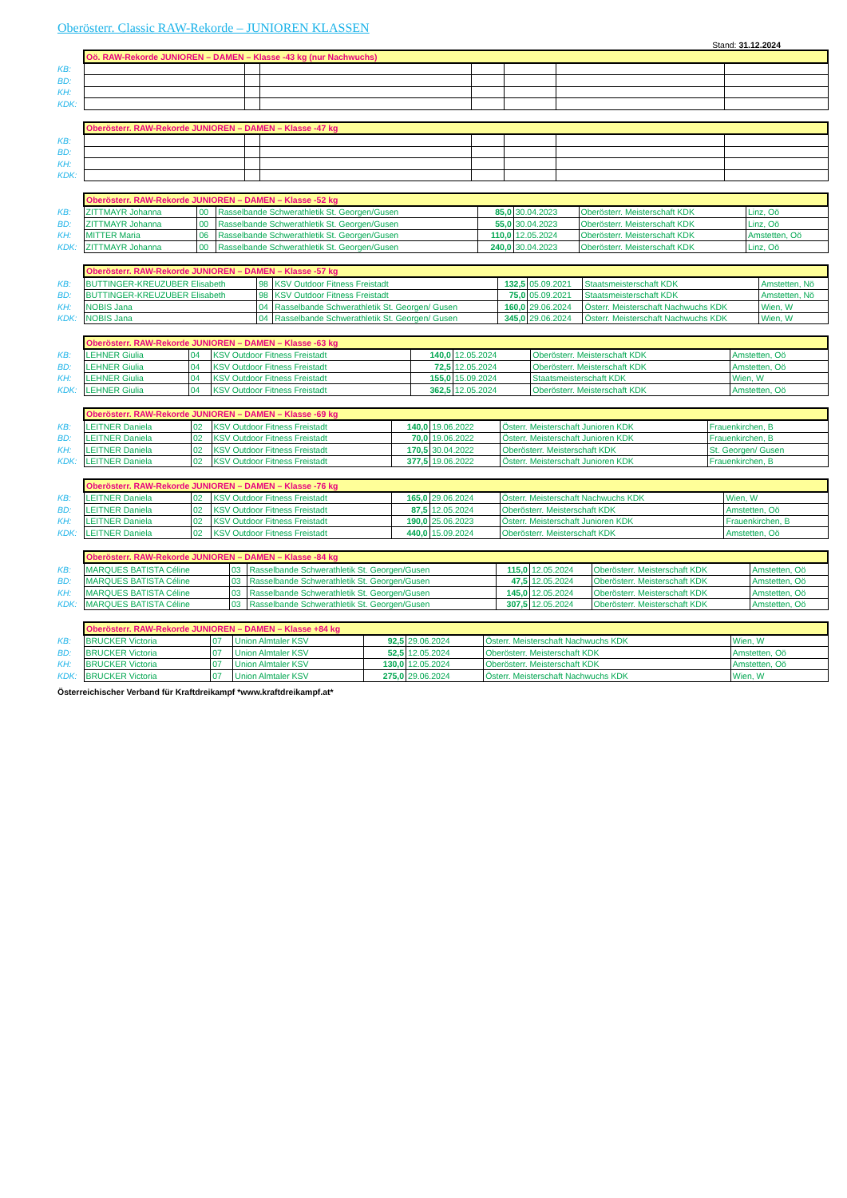Oberösterr. Classic RAW-Rekorde – JUNIOREN KLASSEN
Stand: 31.12.2024
| | Oö. RAW-Rekorde JUNIOREN – DAMEN – Klasse -43 kg (nur Nachwuchs) | | | | | | |
| KB: | | | | | | | |
| BD: | | | | | | | |
| KH: | | | | | | | |
| KDK: | | | | | | | |
| | Oberösterr. RAW-Rekorde JUNIOREN – DAMEN – Klasse -47 kg | | | | | | |
| KB: | | | | | | | |
| BD: | | | | | | | |
| KH: | | | | | | | |
| KDK: | | | | | | | |
| | Oberösterr. RAW-Rekorde JUNIOREN – DAMEN – Klasse -52 kg | | | | | | |
| KB: | ZITTMAYR Johanna | 00 | Rasselbande Schwerathletik St. Georgen/Gusen | 85,0 | 30.04.2023 | Oberösterr. Meisterschaft KDK | Linz, Oö |
| BD: | ZITTMAYR Johanna | 00 | Rasselbande Schwerathletik St. Georgen/Gusen | 55,0 | 30.04.2023 | Oberösterr. Meisterschaft KDK | Linz, Oö |
| KH: | MITTER Maria | 06 | Rasselbande Schwerathletik St. Georgen/Gusen | 110,0 | 12.05.2024 | Oberösterr. Meisterschaft KDK | Amstetten, Oö |
| KDK: | ZITTMAYR Johanna | 00 | Rasselbande Schwerathletik St. Georgen/Gusen | 240,0 | 30.04.2023 | Oberösterr. Meisterschaft KDK | Linz, Oö |
| | Oberösterr. RAW-Rekorde JUNIOREN – DAMEN – Klasse -57 kg | | | | | | |
| KB: | BUTTINGER-KREUZUBER Elisabeth | 98 | KSV Outdoor Fitness Freistadt | 132,5 | 05.09.2021 | Staatsmeisterschaft KDK | Amstetten, Nö |
| BD: | BUTTINGER-KREUZUBER Elisabeth | 98 | KSV Outdoor Fitness Freistadt | 75,0 | 05.09.2021 | Staatsmeisterschaft KDK | Amstetten, Nö |
| KH: | NOBIS Jana | 04 | Rasselbande Schwerathletik St. Georgen/ Gusen | 160,0 | 29.06.2024 | Österr. Meisterschaft Nachwuchs KDK | Wien, W |
| KDK: | NOBIS Jana | 04 | Rasselbande Schwerathletik St. Georgen/ Gusen | 345,0 | 29.06.2024 | Österr. Meisterschaft Nachwuchs KDK | Wien, W |
| | Oberösterr. RAW-Rekorde JUNIOREN – DAMEN – Klasse -63 kg | | | | | | |
| KB: | LEHNER Giulia | 04 | KSV Outdoor Fitness Freistadt | 140,0 | 12.05.2024 | Oberösterr. Meisterschaft KDK | Amstetten, Oö |
| BD: | LEHNER Giulia | 04 | KSV Outdoor Fitness Freistadt | 72,5 | 12.05.2024 | Oberösterr. Meisterschaft KDK | Amstetten, Oö |
| KH: | LEHNER Giulia | 04 | KSV Outdoor Fitness Freistadt | 155,0 | 15.09.2024 | Staatsmeisterschaft KDK | Wien, W |
| KDK: | LEHNER Giulia | 04 | KSV Outdoor Fitness Freistadt | 362,5 | 12.05.2024 | Oberösterr. Meisterschaft KDK | Amstetten, Oö |
| | Oberösterr. RAW-Rekorde JUNIOREN – DAMEN – Klasse -69 kg | | | | | | |
| KB: | LEITNER Daniela | 02 | KSV Outdoor Fitness Freistadt | 140,0 | 19.06.2022 | Österr. Meisterschaft Junioren KDK | Frauenkirchen, B |
| BD: | LEITNER Daniela | 02 | KSV Outdoor Fitness Freistadt | 70,0 | 19.06.2022 | Österr. Meisterschaft Junioren KDK | Frauenkirchen, B |
| KH: | LEITNER Daniela | 02 | KSV Outdoor Fitness Freistadt | 170,5 | 30.04.2022 | Oberösterr. Meisterschaft KDK | St. Georgen/ Gusen |
| KDK: | LEITNER Daniela | 02 | KSV Outdoor Fitness Freistadt | 377,5 | 19.06.2022 | Österr. Meisterschaft Junioren KDK | Frauenkirchen, B |
| | Oberösterr. RAW-Rekorde JUNIOREN – DAMEN – Klasse -76 kg | | | | | | |
| KB: | LEITNER Daniela | 02 | KSV Outdoor Fitness Freistadt | 165,0 | 29.06.2024 | Österr. Meisterschaft Nachwuchs KDK | Wien, W |
| BD: | LEITNER Daniela | 02 | KSV Outdoor Fitness Freistadt | 87,5 | 12.05.2024 | Oberösterr. Meisterschaft KDK | Amstetten, Oö |
| KH: | LEITNER Daniela | 02 | KSV Outdoor Fitness Freistadt | 190,0 | 25.06.2023 | Österr. Meisterschaft Junioren KDK | Frauenkirchen, B |
| KDK: | LEITNER Daniela | 02 | KSV Outdoor Fitness Freistadt | 440,0 | 15.09.2024 | Oberösterr. Meisterschaft KDK | Amstetten, Oö |
| | Oberösterr. RAW-Rekorde JUNIOREN – DAMEN – Klasse -84 kg | | | | | | |
| KB: | MARQUES BATISTA Céline | 03 | Rasselbande Schwerathletik St. Georgen/Gusen | 115,0 | 12.05.2024 | Oberösterr. Meisterschaft KDK | Amstetten, Oö |
| BD: | MARQUES BATISTA Céline | 03 | Rasselbande Schwerathletik St. Georgen/Gusen | 47,5 | 12.05.2024 | Oberösterr. Meisterschaft KDK | Amstetten, Oö |
| KH: | MARQUES BATISTA Céline | 03 | Rasselbande Schwerathletik St. Georgen/Gusen | 145,0 | 12.05.2024 | Oberösterr. Meisterschaft KDK | Amstetten, Oö |
| KDK: | MARQUES BATISTA Céline | 03 | Rasselbande Schwerathletik St. Georgen/Gusen | 307,5 | 12.05.2024 | Oberösterr. Meisterschaft KDK | Amstetten, Oö |
| | Oberösterr. RAW-Rekorde JUNIOREN – DAMEN – Klasse +84 kg | | | | | | |
| KB: | BRUCKER Victoria | 07 | Union Almtaler KSV | 92,5 | 29.06.2024 | Österr. Meisterschaft Nachwuchs KDK | Wien, W |
| BD: | BRUCKER Victoria | 07 | Union Almtaler KSV | 52,5 | 12.05.2024 | Oberösterr. Meisterschaft KDK | Amstetten, Oö |
| KH: | BRUCKER Victoria | 07 | Union Almtaler KSV | 130,0 | 12.05.2024 | Oberösterr. Meisterschaft KDK | Amstetten, Oö |
| KDK: | BRUCKER Victoria | 07 | Union Almtaler KSV | 275,0 | 29.06.2024 | Österr. Meisterschaft Nachwuchs KDK | Wien, W |
Österreichischer Verband für Kraftdreikampf *www.kraftdreikampf.at*